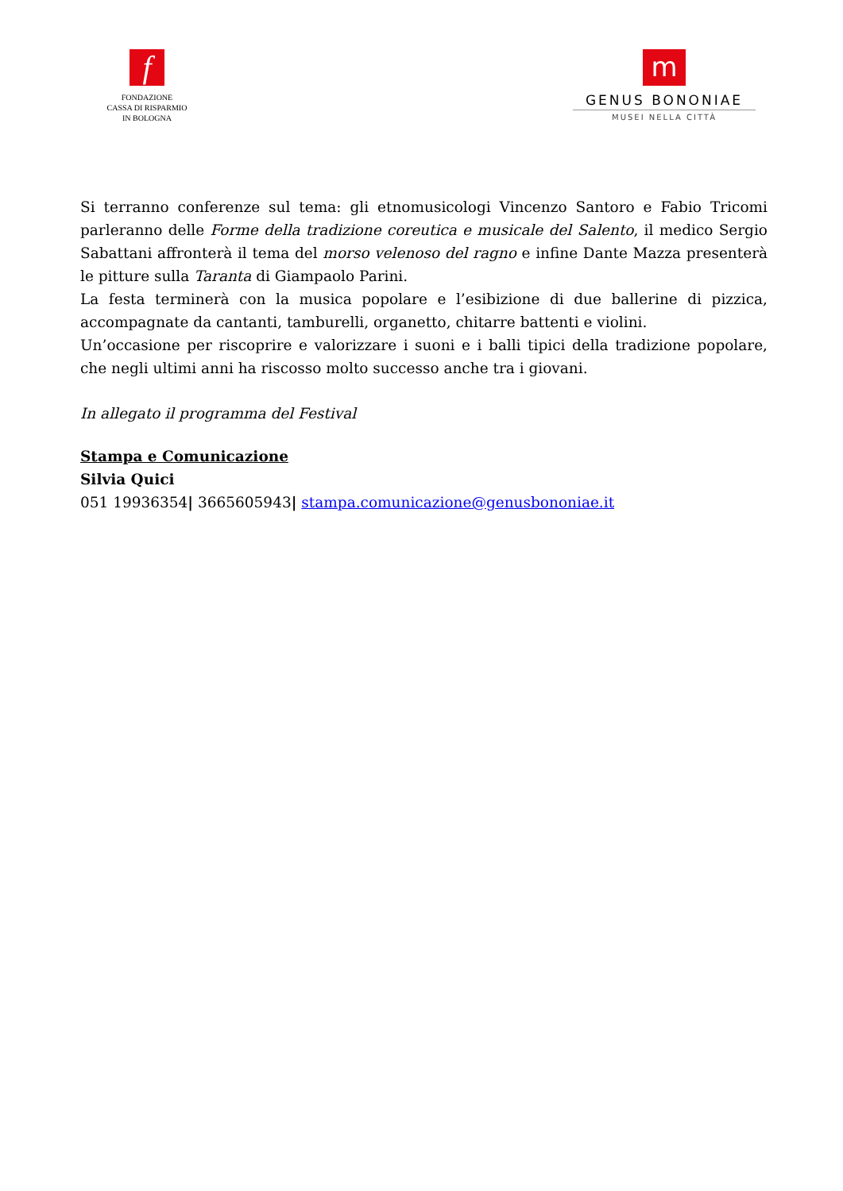f
FONDAZIONE
CASSA DI RISPARMIO
IN BOLOGNA
m
GENUS BONONIAE
MUSEI NELLA CITTÀ
Si terranno conferenze sul tema: gli etnomusicologi Vincenzo Santoro e Fabio Tricomi parleranno delle Forme della tradizione coreutica e musicale del Salento, il medico Sergio Sabattani affronterà il tema del morso velenoso del ragno e infine Dante Mazza presenterà le pitture sulla Taranta di Giampaolo Parini.
La festa terminerà con la musica popolare e l’esibizione di due ballerine di pizzica, accompagnate da cantanti, tamburelli, organetto, chitarre battenti e violini.
Un’occasione per riscoprire e valorizzare i suoni e i balli tipici della tradizione popolare, che negli ultimi anni ha riscosso molto successo anche tra i giovani.
In allegato il programma del Festival
Stampa e Comunicazione
Silvia Quici
051 19936354| 3665605943| stampa.comunicazione@genusbononiae.it